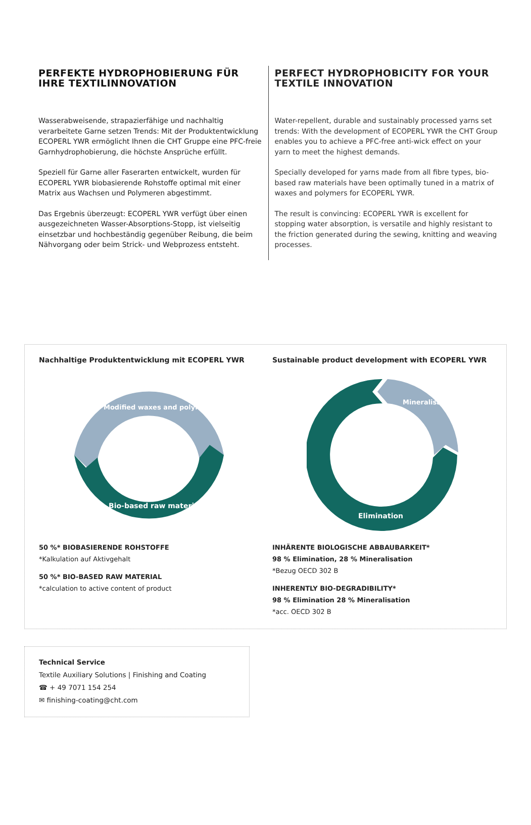PERFEKTE HYDROPHOBIERUNG FÜR IHRE TEXTILINNOVATION
Wasserabweisende, strapazierfähige und nachhaltig verarbeitete Garne setzen Trends: Mit der Produktentwicklung ECOPERL YWR ermöglicht Ihnen die CHT Gruppe eine PFC-freie Garnhydrophobierung, die höchste Ansprüche erfüllt.
Speziell für Garne aller Faserarten entwickelt, wurden für ECOPERL YWR biobasierende Rohstoffe optimal mit einer Matrix aus Wachsen und Polymeren abgestimmt.
Das Ergebnis überzeugt: ECOPERL YWR verfügt über einen ausgezeichneten Wasser-Absorptions-Stopp, ist vielseitig einsetzbar und hochbeständig gegenüber Reibung, die beim Nähvorgang oder beim Strick- und Webprozess entsteht.
PERFECT HYDROPHOBICITY FOR YOUR TEXTILE INNOVATION
Water-repellent, durable and sustainably processed yarns set trends: With the development of ECOPERL YWR the CHT Group enables you to achieve a PFC-free anti-wick effect on your yarn to meet the highest demands.
Specially developed for yarns made from all fibre types, bio-based raw materials have been optimally tuned in a matrix of waxes and polymers for ECOPERL YWR.
The result is convincing: ECOPERL YWR is excellent for stopping water absorption, is versatile and highly resistant to the friction generated during the sewing, knitting and weaving processes.
Nachhaltige Produktentwicklung mit ECOPERL YWR
Modified waxes and polymers
Bio-based raw materials
50 %* BIOBASIERENDE ROHSTOFFE
*Kalkulation auf Aktivgehalt
50 %* BIO-BASED RAW MATERIAL
*calculation to active content of product
Sustainable product development with ECOPERL YWR
Mineralisation
Elimination
INHÄRENTE BIOLOGISCHE ABBAUBARKEIT*
98 % Elimination, 28 % Mineralisation
*Bezug OECD 302 B
INHERENTLY BIO-DEGRADIBILITY*
98 % Elimination 28 % Mineralisation
*acc. OECD 302 B
Technical Service
Textile Auxiliary Solutions | Finishing and Coating
☎ + 49 7071 154 254
✉ finishing-coating@cht.com